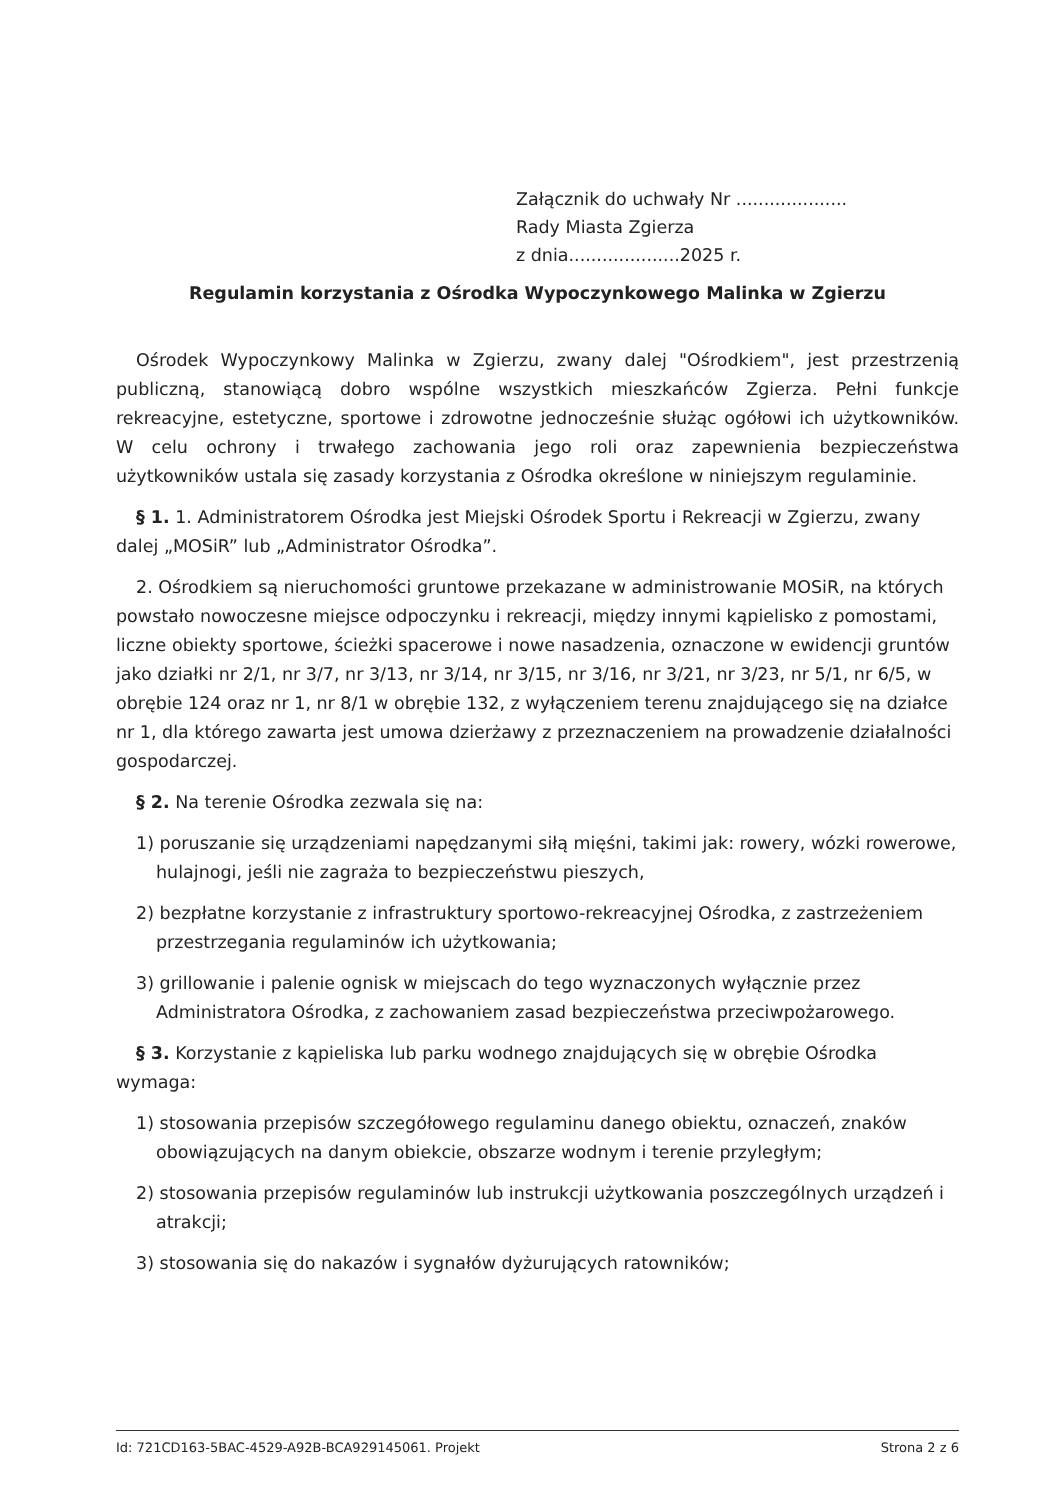Załącznik do uchwały Nr ....................
Rady Miasta Zgierza
z dnia....................2025 r.
Regulamin korzystania z Ośrodka Wypoczynkowego Malinka w Zgierzu
Ośrodek Wypoczynkowy Malinka w Zgierzu, zwany dalej "Ośrodkiem", jest przestrzenią publiczną, stanowiącą dobro wspólne wszystkich mieszkańców Zgierza. Pełni funkcje rekreacyjne, estetyczne, sportowe i zdrowotne jednocześnie służąc ogółowi ich użytkowników. W celu ochrony i trwałego zachowania jego roli oraz zapewnienia bezpieczeństwa użytkowników ustala się zasady korzystania z Ośrodka określone w niniejszym regulaminie.
§ 1. 1. Administratorem Ośrodka jest Miejski Ośrodek Sportu i Rekreacji w Zgierzu, zwany dalej „MOSiR” lub „Administrator Ośrodka”.
2. Ośrodkiem są nieruchomości gruntowe przekazane w administrowanie MOSiR, na których powstało nowoczesne miejsce odpoczynku i rekreacji, między innymi kąpielisko z pomostami, liczne obiekty sportowe, ścieżki spacerowe i nowe nasadzenia, oznaczone w ewidencji gruntów jako działki nr 2/1, nr 3/7, nr 3/13, nr 3/14, nr 3/15, nr 3/16, nr 3/21, nr 3/23, nr 5/1, nr 6/5, w obrębie 124 oraz nr 1, nr 8/1 w obrębie 132, z wyłączeniem terenu znajdującego się na działce nr 1, dla którego zawarta jest umowa dzierżawy z przeznaczeniem na prowadzenie działalności gospodarczej.
§ 2. Na terenie Ośrodka zezwala się na:
1) poruszanie się urządzeniami napędzanymi siłą mięśni, takimi jak: rowery, wózki rowerowe, hulajnogi, jeśli nie zagraża to bezpieczeństwu pieszych,
2) bezpłatne korzystanie z infrastruktury sportowo-rekreacyjnej Ośrodka, z zastrzeżeniem przestrzegania regulaminów ich użytkowania;
3) grillowanie i palenie ognisk w miejscach do tego wyznaczonych wyłącznie przez Administratora Ośrodka, z zachowaniem zasad bezpieczeństwa przeciwpożarowego.
§ 3. Korzystanie z kąpieliska lub parku wodnego znajdujących się w obrębie Ośrodka wymaga:
1) stosowania przepisów szczegółowego regulaminu danego obiektu, oznaczeń, znaków obowiązujących na danym obiekcie, obszarze wodnym i terenie przyległym;
2) stosowania przepisów regulaminów lub instrukcji użytkowania poszczególnych urządzeń i atrakcji;
3) stosowania się do nakazów i sygnałów dyżurujących ratowników;
Id: 721CD163-5BAC-4529-A92B-BCA929145061. Projekt Strona 2 z 6